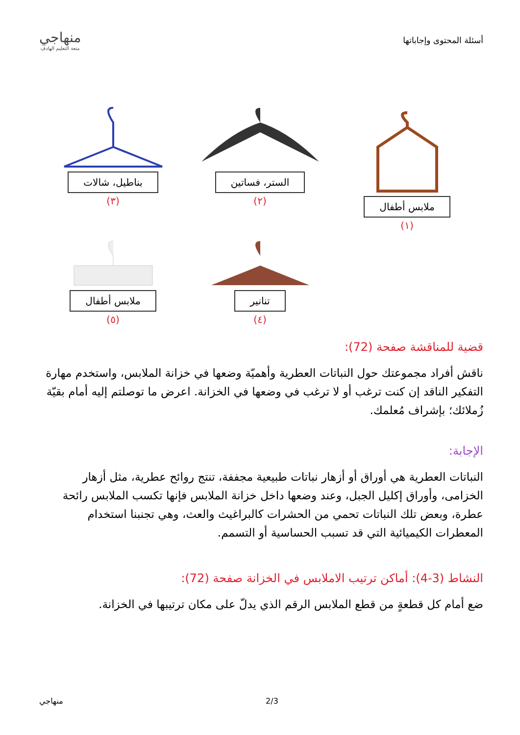أسئلة المحتوى وإجاباتها
منهاجي
متعة التعليم الهادف
ملابس أطفال
(١)
الستر، فساتين
(٢)
بناطيل، شالات
(٣)
تنانير
(٤)
ملابس أطفال
(٥)
قضية للمناقشة صفحة (72):
ناقش أفراد مجموعتك حول النباتات العطرية وأهميّة وضعها في خزانة الملابس، واستخدم مهارة التفكير الناقد إن كنت ترغب أو لا ترغب في وضعها في الخزانة. اعرض ما توصلتم إليه أمام بقيّة زُملائك؛ بإشراف مُعلمك.
الإجابة:
النباتات العطرية هي أوراق أو أزهار نباتات طبيعية مجففة، تنتج روائح عطرية، مثل أزهار الخزامى، وأوراق إكليل الجبل، وعند وضعها داخل خزانة الملابس فإنها تكسب الملابس رائحة عطرة، وبعض تلك النباتات تحمي من الحشرات كالبراغيث والعث، وهي تجنبنا استخدام المعطرات الكيميائية التي قد تسبب الحساسية أو التسمم.
النشاط (3-4): أماكن ترتيب الاملابس في الخزانة صفحة (72):
ضع أمام كل قطعةٍ من قطع الملابس الرقم الذي يدلّ على مكان ترتيبها في الخزانة.
منهاجي 2/3